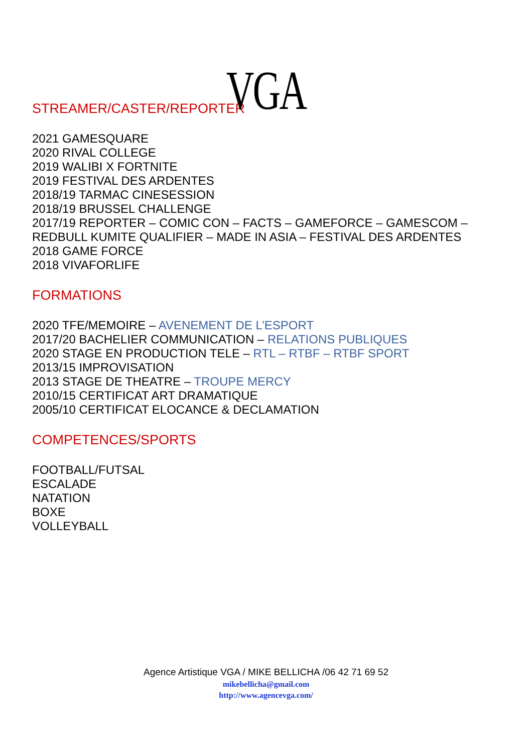VGA
STREAMER/CASTER/REPORTER
2021 GAMESQUARE
2020 RIVAL COLLEGE
2019 WALIBI X FORTNITE
2019 FESTIVAL DES ARDENTES
2018/19 TARMAC CINESESSION
2018/19 BRUSSEL CHALLENGE
2017/19 REPORTER – COMIC CON – FACTS – GAMEFORCE – GAMESCOM –
REDBULL KUMITE QUALIFIER – MADE IN ASIA – FESTIVAL DES ARDENTES
2018 GAME FORCE
2018 VIVAFORLIFE
FORMATIONS
2020 TFE/MEMOIRE – AVENEMENT DE L’ESPORT
2017/20 BACHELIER COMMUNICATION – RELATIONS PUBLIQUES
2020 STAGE EN PRODUCTION TELE – RTL – RTBF – RTBF SPORT
2013/15 IMPROVISATION
2013 STAGE DE THEATRE – TROUPE MERCY
2010/15 CERTIFICAT ART DRAMATIQUE
2005/10 CERTIFICAT ELOCANCE & DECLAMATION
COMPETENCES/SPORTS
FOOTBALL/FUTSAL
ESCALADE
NATATION
BOXE
VOLLEYBALL
Agence Artistique VGA / MIKE BELLICHA /06 42 71 69 52
mikebellicha@gmail.com
http://www.agencevga.com/